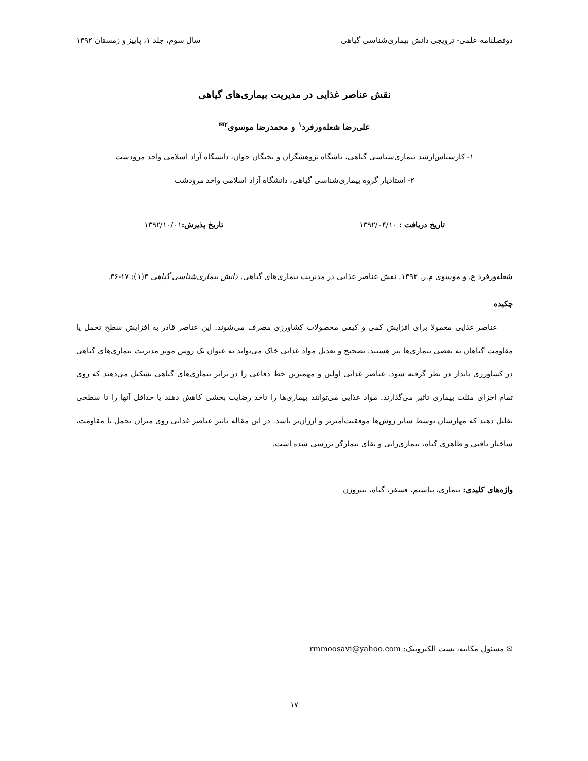دوفصلنامه علمی- ترویجی دانش بیماری‌شناسی گیاهی سال سوم، جلد ۱، پاییز و زمستان ۱۳۹۲
نقش عناصر غذایی در مدیریت بیماری‌های گیاهی
علی‌رضا شعله‌ورفرد<sup>۱</sup> و محمدرضا موسوی<sup>۲✉</sup>
۱- کارشناس‌ارشد بیماری‌شناسی گیاهی، باشگاه پژوهشگران و نخبگان جوان، دانشگاه آزاد اسلامی واحد مرودشت
۲- استادیار گروه بیماری‌شناسی گیاهی، دانشگاه آزاد اسلامی واحد مرودشت
تاریخ دریافت : ۱۳۹۲/۰۴/۱۰ تاریخ پذیرش: ۱۳۹۲/۱۰/۰۱
شعله‌ورفرد ع. و موسوی م.ر. ۱۳۹۲. نقش عناصر غذایی در مدیریت بیماری‌های گیاهی. دانش بیماری‌شناسی گیاهی ۳(۱): ۱۷-۳۶.
چکیده
عناصر غذایی معمولا برای افزایش کمی و کیفی محصولات کشاورزی مصرف می‌شوند. این عناصر قادر به افزایش سطح تحمل یا مقاومت گیاهان به بعضی بیماری‌ها نیز هستند. تصحیح و تعدیل مواد غذایی خاک می‌تواند به عنوان یک روش موثر مدیریت بیماری‌های گیاهی در کشاورزی پایدار در نظر گرفته شود. عناصر غذایی اولین و مهمترین خط دفاعی را در برابر بیماری‌های گیاهی تشکیل می‌دهند که روی تمام اجزای مثلث بیماری تاثیر می‌گذارند. مواد غذایی می‌توانند بیماری‌ها را تاحد رضایت بخشی کاهش دهند یا حداقل آنها را تا سطحی تقلیل دهند که مهارشان توسط سایر روش‌ها موفقیت‌آمیزتر و ارزان‌تر باشد. در این مقاله تاثیر عناصر غذایی روی میزان تحمل یا مقاومت، ساختار بافتی و ظاهری گیاه، بیماری‌زایی و بقای بیمارگر بررسی شده است.
واژه‌های کلیدی: بیماری، پتاسیم، فسفر، گیاه، نیتروژن
✉ مسئول مکاتبه، پست الکترونیک: rmmoosavi@yahoo.com
۱۷